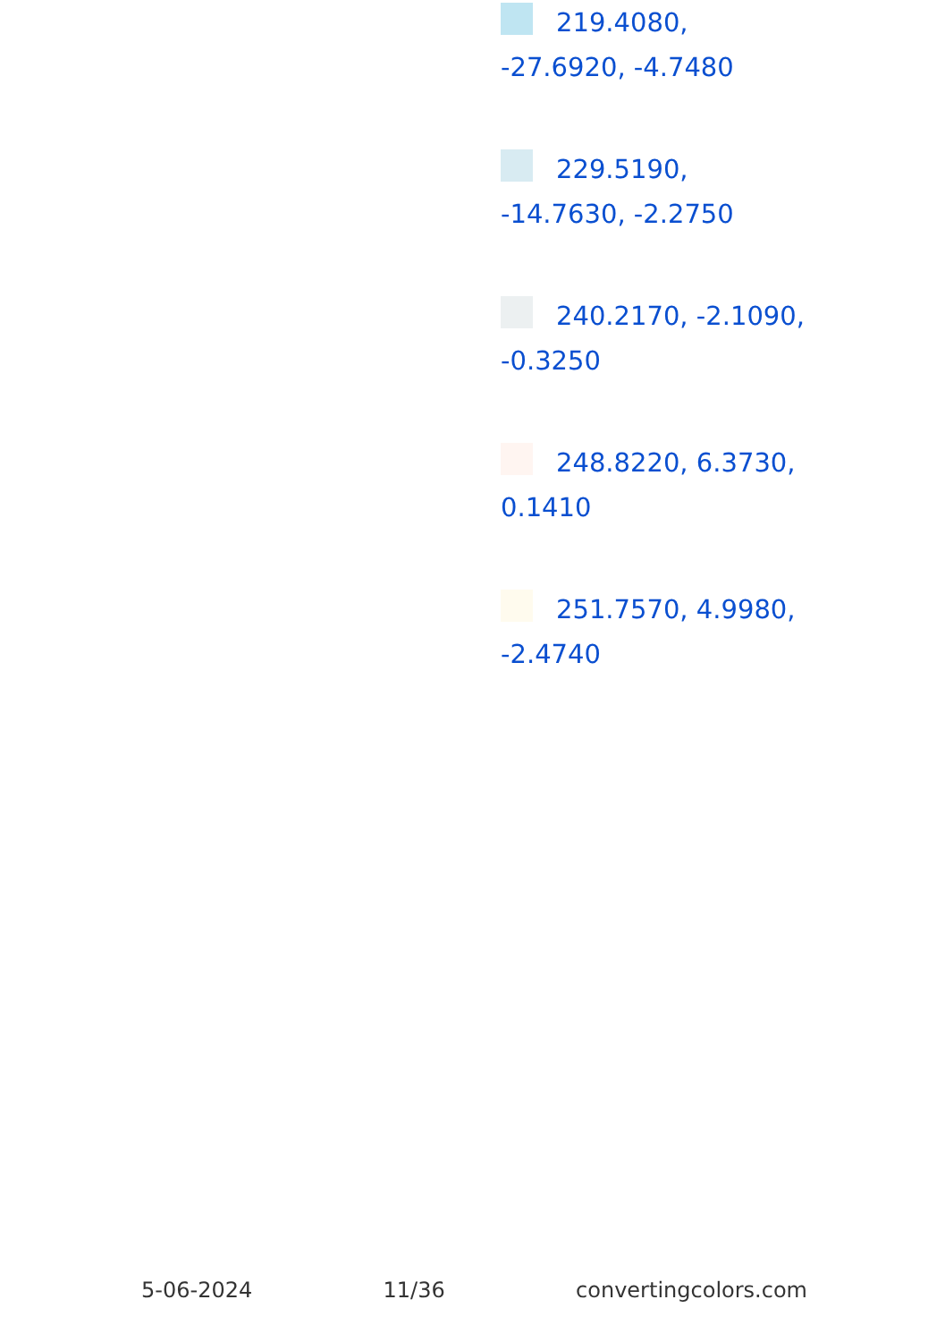219.4080, -27.6920, -4.7480
229.5190, -14.7630, -2.2750
240.2170, -2.1090, -0.3250
248.8220, 6.3730, 0.1410
251.7570, 4.9980, -2.4740
5-06-2024 11/36 convertingcolors.com